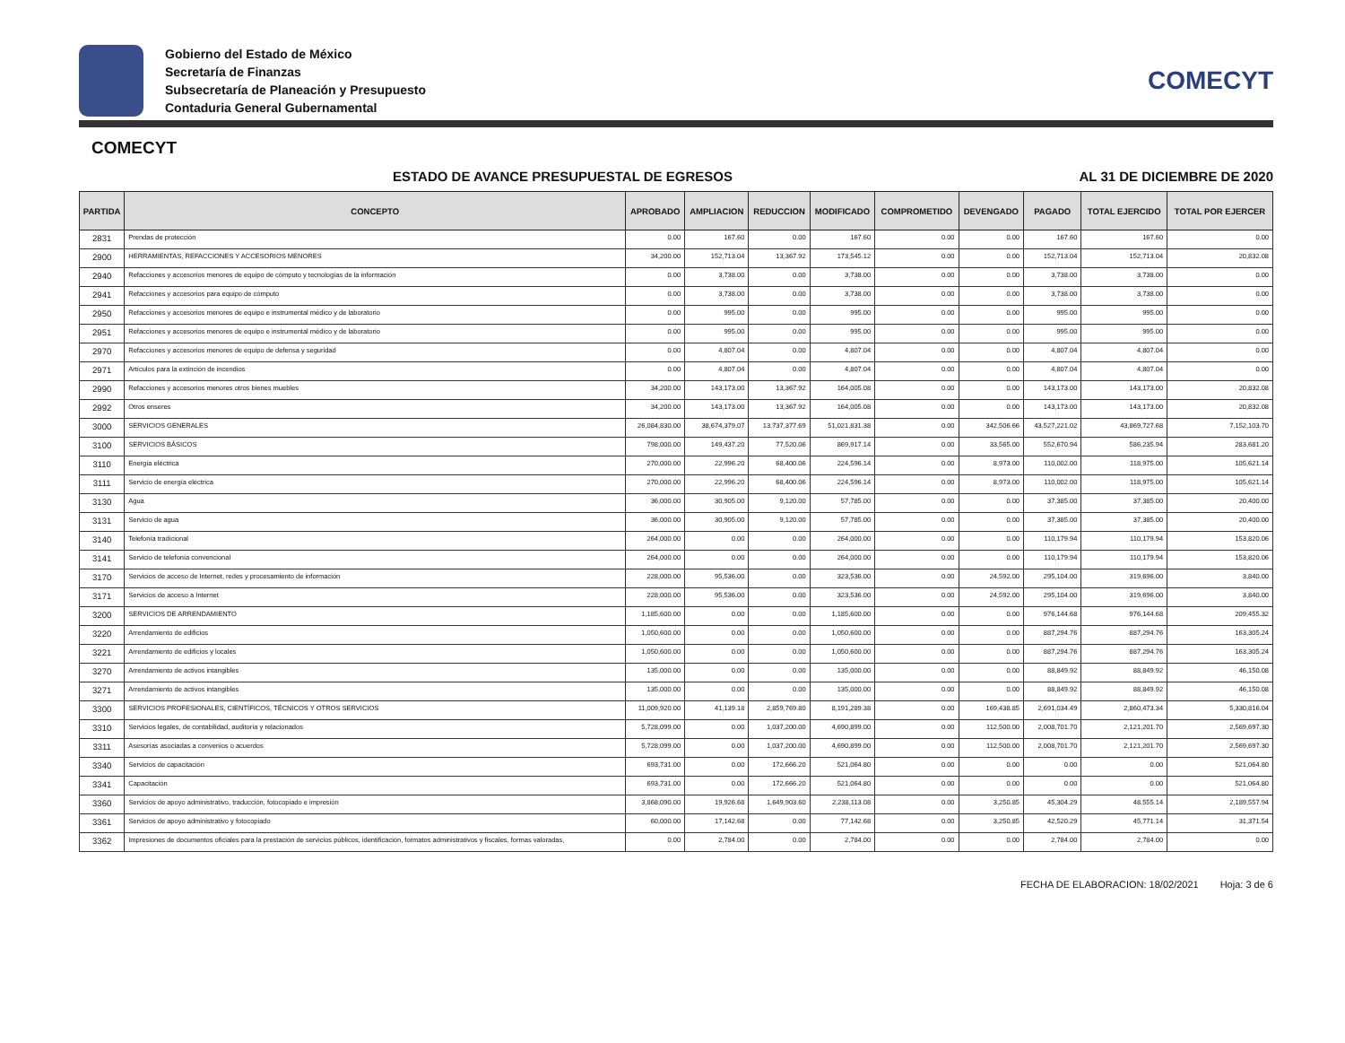Gobierno del Estado de México
Secretaría de Finanzas
Subsecretaría de Planeación y Presupuesto
Contaduria General Gubernamental
COMECYT
COMECYT
ESTADO DE AVANCE PRESUPUESTAL DE EGRESOS AL 31 DE DICIEMBRE DE 2020
| PARTIDA | CONCEPTO | APROBADO | AMPLIACION | REDUCCION | MODIFICADO | COMPROMETIDO | DEVENGADO | PAGADO | TOTAL EJERCIDO | TOTAL POR EJERCER |
| --- | --- | --- | --- | --- | --- | --- | --- | --- | --- | --- |
| 2831 | Prendas de protección | 0.00 | 167.60 | 0.00 | 167.60 | 0.00 | 0.00 | 167.60 | 167.60 | 0.00 |
| 2900 | HERRAMIENTAS, REFACCIONES Y ACCESORIOS MENORES | 34,200.00 | 152,713.04 | 13,367.92 | 173,545.12 | 0.00 | 0.00 | 152,713.04 | 152,713.04 | 20,832.08 |
| 2940 | Refacciones y accesorios menores de equipo de cómputo y tecnologías de la información | 0.00 | 3,738.00 | 0.00 | 3,738.00 | 0.00 | 0.00 | 3,738.00 | 3,738.00 | 0.00 |
| 2941 | Refacciones y accesorios para equipo de cómputo | 0.00 | 3,738.00 | 0.00 | 3,738.00 | 0.00 | 0.00 | 3,738.00 | 3,738.00 | 0.00 |
| 2950 | Refacciones y accesorios menores de equipo e instrumental médico y de laboratorio | 0.00 | 995.00 | 0.00 | 995.00 | 0.00 | 0.00 | 995.00 | 995.00 | 0.00 |
| 2951 | Refacciones y accesorios menores de equipo e instrumental médico y de laboratorio | 0.00 | 995.00 | 0.00 | 995.00 | 0.00 | 0.00 | 995.00 | 995.00 | 0.00 |
| 2970 | Refacciones y accesorios menores de equipo de defensa y seguridad | 0.00 | 4,807.04 | 0.00 | 4,807.04 | 0.00 | 0.00 | 4,807.04 | 4,807.04 | 0.00 |
| 2971 | Artículos para la extinción de incendios | 0.00 | 4,807.04 | 0.00 | 4,807.04 | 0.00 | 0.00 | 4,807.04 | 4,807.04 | 0.00 |
| 2990 | Refacciones y accesorios menores otros bienes muebles | 34,200.00 | 143,173.00 | 13,367.92 | 164,005.08 | 0.00 | 0.00 | 143,173.00 | 143,173.00 | 20,832.08 |
| 2992 | Otros enseres | 34,200.00 | 143,173.00 | 13,367.92 | 164,005.08 | 0.00 | 0.00 | 143,173.00 | 143,173.00 | 20,832.08 |
| 3000 | SERVICIOS GENERALES | 26,084,830.00 | 38,674,379.07 | 13,737,377.69 | 51,021,831.38 | 0.00 | 342,506.66 | 43,527,221.02 | 43,869,727.68 | 7,152,103.70 |
| 3100 | SERVICIOS BÁSICOS | 798,000.00 | 149,437.20 | 77,520.06 | 869,917.14 | 0.00 | 33,565.00 | 552,670.94 | 586,235.94 | 283,681.20 |
| 3110 | Energía eléctrica | 270,000.00 | 22,996.20 | 68,400.06 | 224,596.14 | 0.00 | 8,973.00 | 110,002.00 | 118,975.00 | 105,621.14 |
| 3111 | Servicio de energía eléctrica | 270,000.00 | 22,996.20 | 68,400.06 | 224,596.14 | 0.00 | 8,973.00 | 110,002.00 | 118,975.00 | 105,621.14 |
| 3130 | Agua | 36,000.00 | 30,905.00 | 9,120.00 | 57,785.00 | 0.00 | 0.00 | 37,385.00 | 37,385.00 | 20,400.00 |
| 3131 | Servicio de agua | 36,000.00 | 30,905.00 | 9,120.00 | 57,785.00 | 0.00 | 0.00 | 37,385.00 | 37,385.00 | 20,400.00 |
| 3140 | Telefonía tradicional | 264,000.00 | 0.00 | 0.00 | 264,000.00 | 0.00 | 0.00 | 110,179.94 | 110,179.94 | 153,820.06 |
| 3141 | Servicio de telefonía convencional | 264,000.00 | 0.00 | 0.00 | 264,000.00 | 0.00 | 0.00 | 110,179.94 | 110,179.94 | 153,820.06 |
| 3170 | Servicios de acceso de Internet, redes y procesamiento de información | 228,000.00 | 95,536.00 | 0.00 | 323,536.00 | 0.00 | 24,592.00 | 295,104.00 | 319,696.00 | 3,840.00 |
| 3171 | Servicios de acceso a Internet | 228,000.00 | 95,536.00 | 0.00 | 323,536.00 | 0.00 | 24,592.00 | 295,104.00 | 319,696.00 | 3,840.00 |
| 3200 | SERVICIOS DE ARRENDAMIENTO | 1,185,600.00 | 0.00 | 0.00 | 1,185,600.00 | 0.00 | 0.00 | 976,144.68 | 976,144.68 | 209,455.32 |
| 3220 | Arrendamiento de edificios | 1,050,600.00 | 0.00 | 0.00 | 1,050,600.00 | 0.00 | 0.00 | 887,294.76 | 887,294.76 | 163,305.24 |
| 3221 | Arrendamiento de edificios y locales | 1,050,600.00 | 0.00 | 0.00 | 1,050,600.00 | 0.00 | 0.00 | 887,294.76 | 887,294.76 | 163,305.24 |
| 3270 | Arrendamiento de activos intangibles | 135,000.00 | 0.00 | 0.00 | 135,000.00 | 0.00 | 0.00 | 88,849.92 | 88,849.92 | 46,150.08 |
| 3271 | Arrendamiento de activos intangibles | 135,000.00 | 0.00 | 0.00 | 135,000.00 | 0.00 | 0.00 | 88,849.92 | 88,849.92 | 46,150.08 |
| 3300 | SERVICIOS PROFESIONALES, CIENTÍFICOS, TÉCNICOS Y OTROS SERVICIOS | 11,009,920.00 | 41,139.18 | 2,859,769.80 | 8,191,289.38 | 0.00 | 169,438.85 | 2,691,034.49 | 2,860,473.34 | 5,330,816.04 |
| 3310 | Servicios legales, de contabilidad, auditoría y relacionados | 5,728,099.00 | 0.00 | 1,037,200.00 | 4,690,899.00 | 0.00 | 112,500.00 | 2,008,701.70 | 2,121,201.70 | 2,569,697.30 |
| 3311 | Asesorías asociadas a convenios o acuerdos | 5,728,099.00 | 0.00 | 1,037,200.00 | 4,690,899.00 | 0.00 | 112,500.00 | 2,008,701.70 | 2,121,201.70 | 2,569,697.30 |
| 3340 | Servicios de capacitación | 693,731.00 | 0.00 | 172,666.20 | 521,064.80 | 0.00 | 0.00 | 0.00 | 0.00 | 521,064.80 |
| 3341 | Capacitación | 693,731.00 | 0.00 | 172,666.20 | 521,064.80 | 0.00 | 0.00 | 0.00 | 0.00 | 521,064.80 |
| 3360 | Servicios de apoyo administrativo, traducción, fotocopiado e impresión | 3,868,090.00 | 19,926.68 | 1,649,903.60 | 2,238,113.08 | 0.00 | 3,250.85 | 45,304.29 | 48,555.14 | 2,189,557.94 |
| 3361 | Servicios de apoyo administrativo y fotocopiado | 60,000.00 | 17,142.68 | 0.00 | 77,142.68 | 0.00 | 3,250.85 | 42,520.29 | 45,771.14 | 31,371.54 |
| 3362 | Impresiones de documentos oficiales para la prestación de servicios públicos, identificación, formatos administrativos y fiscales, formas valoradas, | 0.00 | 2,784.00 | 0.00 | 2,784.00 | 0.00 | 0.00 | 2,784.00 | 2,784.00 | 0.00 |
FECHA DE ELABORACION: 18/02/2021 Hoja: 3 de 6